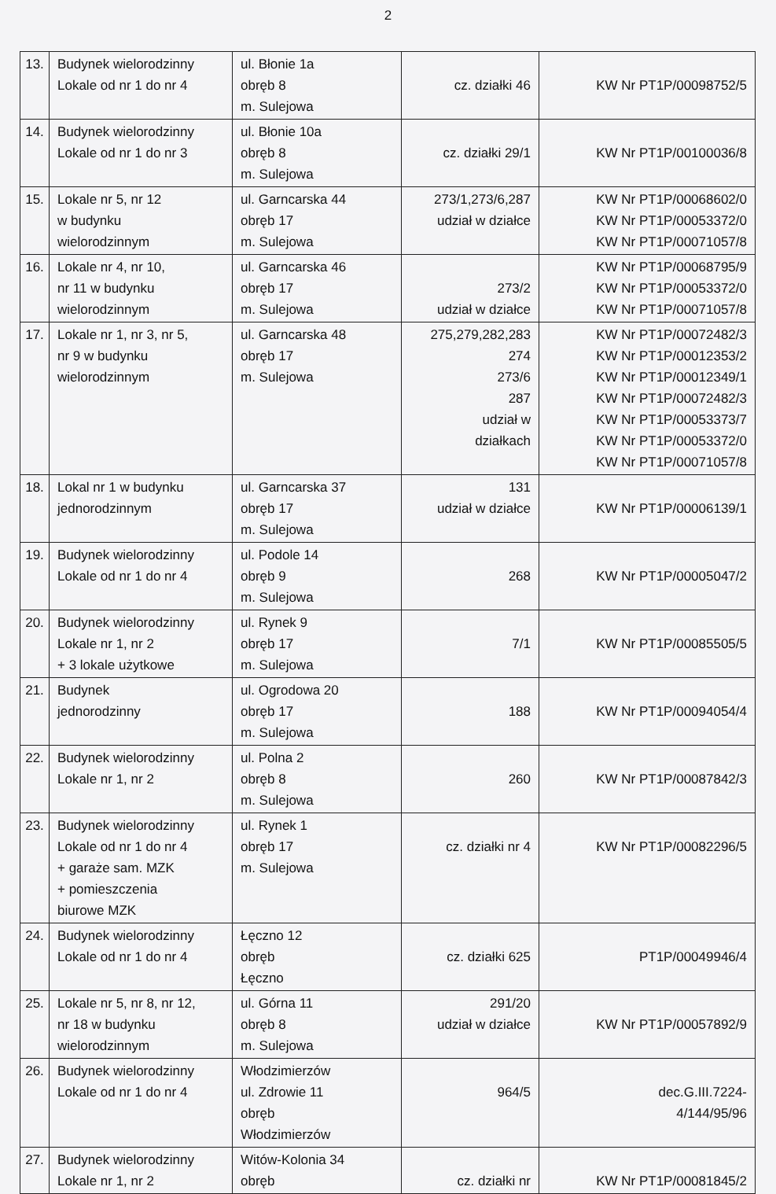2
| 13. | Budynek wielorodzinny Lokale od nr 1 do nr 4 | ul. Błonie 1a obręb 8 m. Sulejowa | cz. działki 46 | KW Nr PT1P/00098752/5 |
| 14. | Budynek wielorodzinny Lokale od nr 1 do nr 3 | ul. Błonie 10a obręb 8 m. Sulejowa | cz. działki 29/1 | KW Nr PT1P/00100036/8 |
| 15. | Lokale nr 5, nr 12 w budynku wielorodzinnym | ul. Garncarska 44 obręb 17 m. Sulejowa | 273/1,273/6,287 udział w działce | KW Nr PT1P/00068602/0 KW Nr PT1P/00053372/0 KW Nr PT1P/00071057/8 |
| 16. | Lokale nr 4, nr 10, nr 11 w budynku wielorodzinnym | ul. Garncarska 46 obręb 17 m. Sulejowa | 273/2 udział w działce | KW Nr PT1P/00068795/9 KW Nr PT1P/00053372/0 KW Nr PT1P/00071057/8 |
| 17. | Lokale nr 1, nr 3, nr 5, nr 9 w budynku wielorodzinnym | ul. Garncarska 48 obręb 17 m. Sulejowa | 275,279,282,283 274 273/6 287 udział w działkach | KW Nr PT1P/00072482/3 KW Nr PT1P/00012353/2 KW Nr PT1P/00012349/1 KW Nr PT1P/00072482/3 KW Nr PT1P/00053373/7 KW Nr PT1P/00053372/0 KW Nr PT1P/00071057/8 |
| 18. | Lokal nr 1 w budynku jednorodzinnym | ul. Garncarska 37 obręb 17 m. Sulejowa | 131 udział w działce | KW Nr PT1P/00006139/1 |
| 19. | Budynek wielorodzinny Lokale od nr 1 do nr 4 | ul. Podole 14 obręb 9 m. Sulejowa | 268 | KW Nr PT1P/00005047/2 |
| 20. | Budynek wielorodzinny Lokale nr 1, nr 2 + 3 lokale użytkowe | ul. Rynek 9 obręb 17 m. Sulejowa | 7/1 | KW Nr PT1P/00085505/5 |
| 21. | Budynek jednorodzinny | ul. Ogrodowa 20 obręb 17 m. Sulejowa | 188 | KW Nr PT1P/00094054/4 |
| 22. | Budynek wielorodzinny Lokale nr 1, nr 2 | ul. Polna 2 obręb 8 m. Sulejowa | 260 | KW Nr PT1P/00087842/3 |
| 23. | Budynek wielorodzinny Lokale od nr 1 do nr 4 + garaże sam. MZK + pomieszczenia biurowe MZK | ul. Rynek 1 obręb 17 m. Sulejowa | cz. działki nr 4 | KW Nr PT1P/00082296/5 |
| 24. | Budynek wielorodzinny Lokale od nr 1 do nr 4 | Łęczno 12 obręb Łęczno | cz. działki 625 | PT1P/00049946/4 |
| 25. | Lokale nr 5, nr 8, nr 12, nr 18 w budynku wielorodzinnym | ul. Górna 11 obręb 8 m. Sulejowa | 291/20 udział w działce | KW Nr PT1P/00057892/9 |
| 26. | Budynek wielorodzinny Lokale od nr 1 do nr 4 | Włodzimierzów ul. Zdrowie 11 obręb Włodzimierzów | 964/5 | dec.G.III.7224- 4/144/95/96 |
| 27. | Budynek wielorodzinny Lokale nr 1, nr 2 | Witów-Kolonia 34 obręb | cz. działki nr | KW Nr PT1P/00081845/2 |